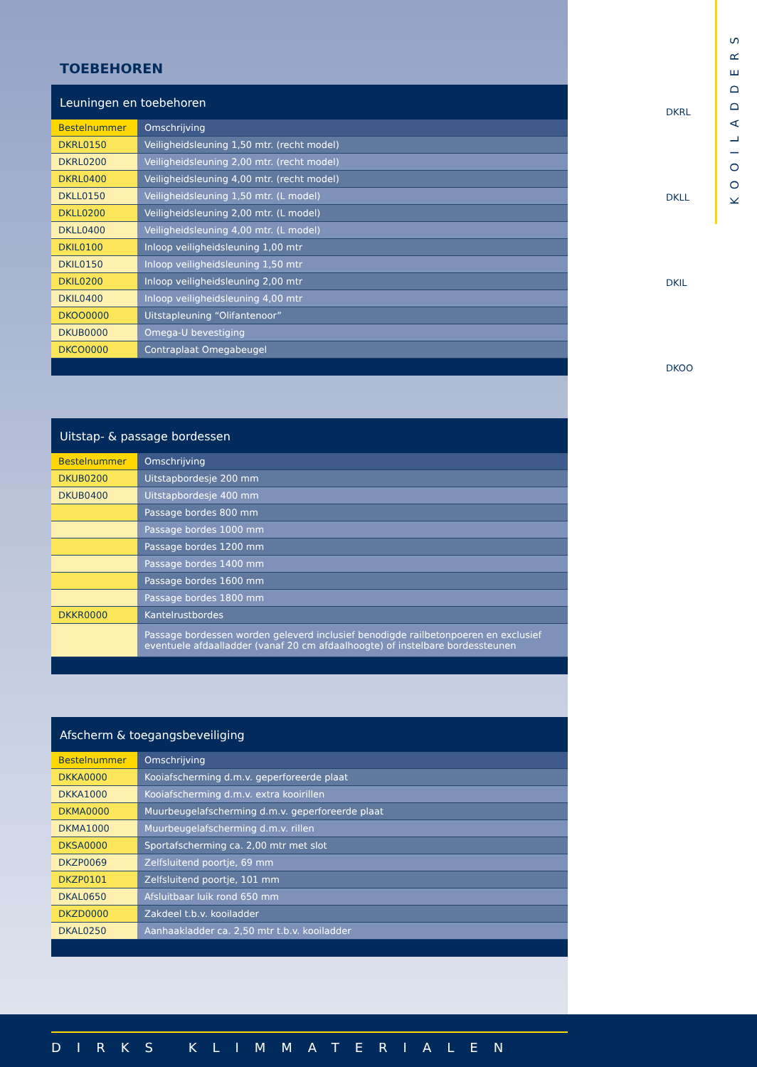KOOILADDERS
TOEBEHOREN
Leuningen en toebehoren
| Bestelnummer | Omschrijving |
| --- | --- |
| DKRL0150 | Veiligheidsleuning 1,50 mtr. (recht model) |
| DKRL0200 | Veiligheidsleuning 2,00 mtr. (recht model) |
| DKRL0400 | Veiligheidsleuning 4,00 mtr. (recht model) |
| DKLL0150 | Veiligheidsleuning 1,50 mtr. (L model) |
| DKLL0200 | Veiligheidsleuning 2,00 mtr. (L model) |
| DKLL0400 | Veiligheidsleuning 4,00 mtr. (L model) |
| DKIL0100 | Inloop veiligheidsleuning 1,00 mtr |
| DKIL0150 | Inloop veiligheidsleuning 1,50 mtr |
| DKIL0200 | Inloop veiligheidsleuning 2,00 mtr |
| DKIL0400 | Inloop veiligheidsleuning 4,00 mtr |
| DKOO0000 | Uitstapleuning “Olifantenoor” |
| DKUB0000 | Omega-U bevestiging |
| DKCO0000 | Contraplaat Omegabeugel |
Uitstap- & passage bordessen
| Bestelnummer | Omschrijving |
| --- | --- |
| DKUB0200 | Uitstapbordesje 200 mm |
| DKUB0400 | Uitstapbordesje 400 mm |
| | Passage bordes 800 mm |
| | Passage bordes 1000 mm |
| | Passage bordes 1200 mm |
| | Passage bordes 1400 mm |
| | Passage bordes 1600 mm |
| | Passage bordes 1800 mm |
| DKKR0000 | Kantelrustbordes |
| | Passage bordessen worden geleverd inclusief benodigde railbetonpoeren en exclusief eventuele afdaalladder (vanaf 20 cm afdaalhoogte) of instelbare bordessteunen |
Afscherm & toegangsbeveiliging
| Bestelnummer | Omschrijving |
| --- | --- |
| DKKA0000 | Kooiafscherming d.m.v. geperforeerde plaat |
| DKKA1000 | Kooiafscherming d.m.v. extra kooirillen |
| DKMA0000 | Muurbeugelafscherming d.m.v. geperforeerde plaat |
| DKMA1000 | Muurbeugelafscherming d.m.v. rillen |
| DKSA0000 | Sportafscherming ca. 2,00 mtr met slot |
| DKZP0069 | Zelfsluitend poortje, 69 mm |
| DKZP0101 | Zelfsluitend poortje, 101 mm |
| DKAL0650 | Afsluitbaar luik rond 650 mm |
| DKZD0000 | Zakdeel t.b.v. kooiladder |
| DKAL0250 | Aanhaakladder ca. 2,50 mtr t.b.v. kooiladder |
DKRL
DKLL
DKIL
DKOO
DIRKS KLIMMATERIALEN